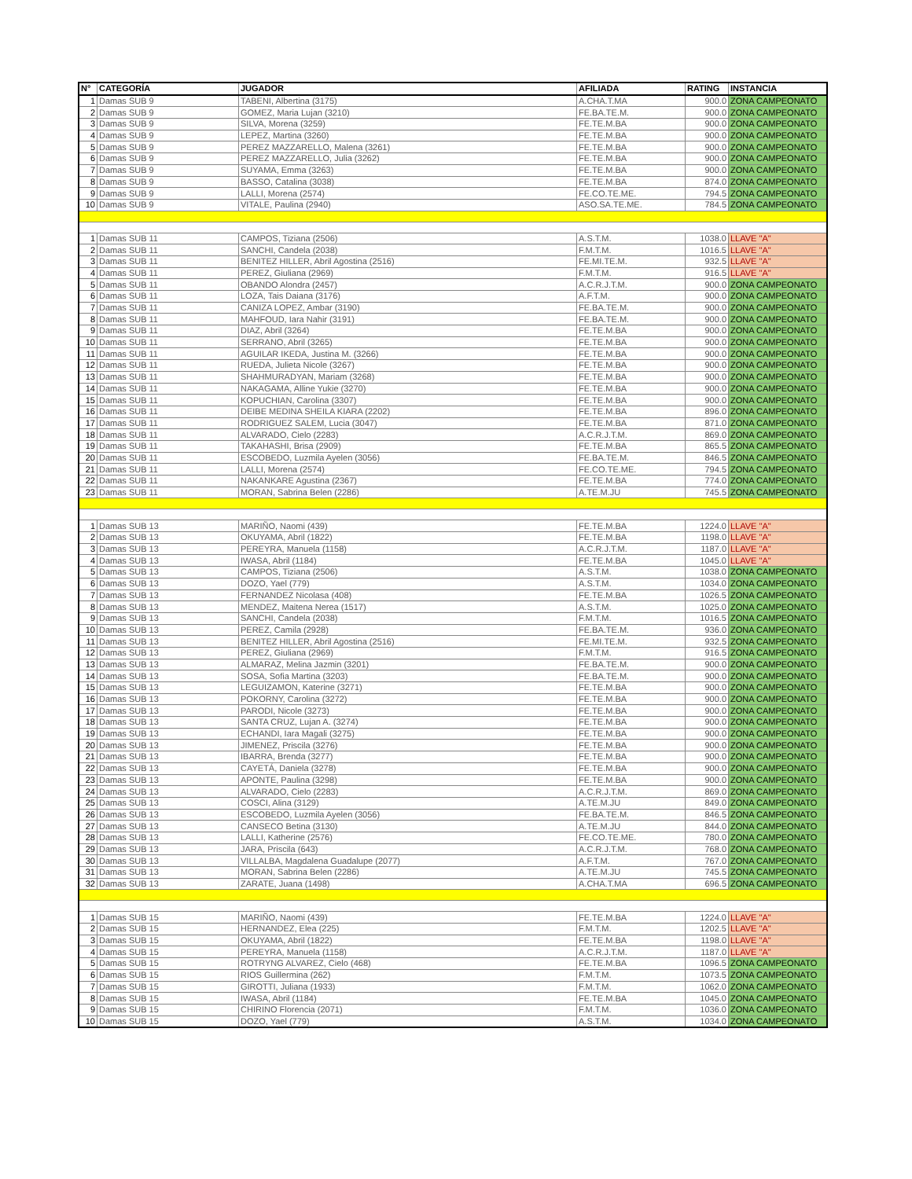| N° | CATEGORÍA | JUGADOR | AFILIADA | RATING | INSTANCIA |
| --- | --- | --- | --- | --- | --- |
| 1 | Damas SUB 9 | TABENI, Albertina (3175) | A.CHA.T.MA | 900.0 | ZONA CAMPEONATO |
| 2 | Damas SUB 9 | GOMEZ, Maria Lujan (3210) | FE.BA.TE.M. | 900.0 | ZONA CAMPEONATO |
| 3 | Damas SUB 9 | SILVA, Morena (3259) | FE.TE.M.BA | 900.0 | ZONA CAMPEONATO |
| 4 | Damas SUB 9 | LEPEZ, Martina (3260) | FE.TE.M.BA | 900.0 | ZONA CAMPEONATO |
| 5 | Damas SUB 9 | PEREZ MAZZARELLO, Malena (3261) | FE.TE.M.BA | 900.0 | ZONA CAMPEONATO |
| 6 | Damas SUB 9 | PEREZ MAZZARELLO, Julia (3262) | FE.TE.M.BA | 900.0 | ZONA CAMPEONATO |
| 7 | Damas SUB 9 | SUYAMA, Emma (3263) | FE.TE.M.BA | 900.0 | ZONA CAMPEONATO |
| 8 | Damas SUB 9 | BASSO, Catalina (3038) | FE.TE.M.BA | 874.0 | ZONA CAMPEONATO |
| 9 | Damas SUB 9 | LALLI, Morena (2574) | FE.CO.TE.ME. | 794.5 | ZONA CAMPEONATO |
| 10 | Damas SUB 9 | VITALE, Paulina (2940) | ASO.SA.TE.ME. | 784.5 | ZONA CAMPEONATO |
| 1 | Damas SUB 11 | CAMPOS, Tiziana (2506) | A.S.T.M. | 1038.0 | LLAVE "A" |
| 2 | Damas SUB 11 | SANCHI, Candela (2038) | F.M.T.M. | 1016.5 | LLAVE "A" |
| 3 | Damas SUB 11 | BENITEZ HILLER, Abril Agostina (2516) | FE.MI.TE.M. | 932.5 | LLAVE "A" |
| 4 | Damas SUB 11 | PEREZ, Giuliana (2969) | F.M.T.M. | 916.5 | LLAVE "A" |
| 5 | Damas SUB 11 | OBANDO Alondra (2457) | A.C.R.J.T.M. | 900.0 | ZONA CAMPEONATO |
| 6 | Damas SUB 11 | LOZA, Tais Daiana (3176) | A.F.T.M. | 900.0 | ZONA CAMPEONATO |
| 7 | Damas SUB 11 | CANIZA LOPEZ, Ambar (3190) | FE.BA.TE.M. | 900.0 | ZONA CAMPEONATO |
| 8 | Damas SUB 11 | MAHFOUD, Iara Nahir (3191) | FE.BA.TE.M. | 900.0 | ZONA CAMPEONATO |
| 9 | Damas SUB 11 | DIAZ, Abril (3264) | FE.TE.M.BA | 900.0 | ZONA CAMPEONATO |
| 10 | Damas SUB 11 | SERRANO, Abril (3265) | FE.TE.M.BA | 900.0 | ZONA CAMPEONATO |
| 11 | Damas SUB 11 | AGUILAR IKEDA, Justina M. (3266) | FE.TE.M.BA | 900.0 | ZONA CAMPEONATO |
| 12 | Damas SUB 11 | RUEDA, Julieta Nicole (3267) | FE.TE.M.BA | 900.0 | ZONA CAMPEONATO |
| 13 | Damas SUB 11 | SHAHMURADYAN, Mariam (3268) | FE.TE.M.BA | 900.0 | ZONA CAMPEONATO |
| 14 | Damas SUB 11 | NAKAGAMA, Alline Yukie (3270) | FE.TE.M.BA | 900.0 | ZONA CAMPEONATO |
| 15 | Damas SUB 11 | KOPUCHIAN, Carolina (3307) | FE.TE.M.BA | 900.0 | ZONA CAMPEONATO |
| 16 | Damas SUB 11 | DEIBE MEDINA SHEILA KIARA (2202) | FE.TE.M.BA | 896.0 | ZONA CAMPEONATO |
| 17 | Damas SUB 11 | RODRIGUEZ SALEM, Lucia (3047) | FE.TE.M.BA | 871.0 | ZONA CAMPEONATO |
| 18 | Damas SUB 11 | ALVARADO, Cielo (2283) | A.C.R.J.T.M. | 869.0 | ZONA CAMPEONATO |
| 19 | Damas SUB 11 | TAKAHASHI, Brisa (2909) | FE.TE.M.BA | 865.5 | ZONA CAMPEONATO |
| 20 | Damas SUB 11 | ESCOBEDO, Luzmila Ayelen (3056) | FE.BA.TE.M. | 846.5 | ZONA CAMPEONATO |
| 21 | Damas SUB 11 | LALLI, Morena (2574) | FE.CO.TE.ME. | 794.5 | ZONA CAMPEONATO |
| 22 | Damas SUB 11 | NAKANKARE Agustina (2367) | FE.TE.M.BA | 774.0 | ZONA CAMPEONATO |
| 23 | Damas SUB 11 | MORAN, Sabrina Belen (2286) | A.TE.M.JU | 745.5 | ZONA CAMPEONATO |
| 1 | Damas SUB 13 | MARIÑO, Naomi (439) | FE.TE.M.BA | 1224.0 | LLAVE "A" |
| 2 | Damas SUB 13 | OKUYAMA, Abril (1822) | FE.TE.M.BA | 1198.0 | LLAVE "A" |
| 3 | Damas SUB 13 | PEREYRA, Manuela (1158) | A.C.R.J.T.M. | 1187.0 | LLAVE "A" |
| 4 | Damas SUB 13 | IWASA, Abril (1184) | FE.TE.M.BA | 1045.0 | LLAVE "A" |
| 5 | Damas SUB 13 | CAMPOS, Tiziana (2506) | A.S.T.M. | 1038.0 | ZONA CAMPEONATO |
| 6 | Damas SUB 13 | DOZO, Yael (779) | A.S.T.M. | 1034.0 | ZONA CAMPEONATO |
| 7 | Damas SUB 13 | FERNANDEZ Nicolasa (408) | FE.TE.M.BA | 1026.5 | ZONA CAMPEONATO |
| 8 | Damas SUB 13 | MENDEZ, Maitena Nerea (1517) | A.S.T.M. | 1025.0 | ZONA CAMPEONATO |
| 9 | Damas SUB 13 | SANCHI, Candela (2038) | F.M.T.M. | 1016.5 | ZONA CAMPEONATO |
| 10 | Damas SUB 13 | PEREZ, Camila (2928) | FE.BA.TE.M. | 936.0 | ZONA CAMPEONATO |
| 11 | Damas SUB 13 | BENITEZ HILLER, Abril Agostina (2516) | FE.MI.TE.M. | 932.5 | ZONA CAMPEONATO |
| 12 | Damas SUB 13 | PEREZ, Giuliana (2969) | F.M.T.M. | 916.5 | ZONA CAMPEONATO |
| 13 | Damas SUB 13 | ALMARAZ, Melina Jazmin (3201) | FE.BA.TE.M. | 900.0 | ZONA CAMPEONATO |
| 14 | Damas SUB 13 | SOSA, Sofia Martina (3203) | FE.BA.TE.M. | 900.0 | ZONA CAMPEONATO |
| 15 | Damas SUB 13 | LEGUIZAMON, Katerine (3271) | FE.TE.M.BA | 900.0 | ZONA CAMPEONATO |
| 16 | Damas SUB 13 | POKORNY, Carolina (3272) | FE.TE.M.BA | 900.0 | ZONA CAMPEONATO |
| 17 | Damas SUB 13 | PARODI, Nicole (3273) | FE.TE.M.BA | 900.0 | ZONA CAMPEONATO |
| 18 | Damas SUB 13 | SANTA CRUZ, Lujan A. (3274) | FE.TE.M.BA | 900.0 | ZONA CAMPEONATO |
| 19 | Damas SUB 13 | ECHANDI, Iara Magali (3275) | FE.TE.M.BA | 900.0 | ZONA CAMPEONATO |
| 20 | Damas SUB 13 | JIMENEZ, Priscila (3276) | FE.TE.M.BA | 900.0 | ZONA CAMPEONATO |
| 21 | Damas SUB 13 | IBARRA, Brenda (3277) | FE.TE.M.BA | 900.0 | ZONA CAMPEONATO |
| 22 | Damas SUB 13 | CAYETÁ, Daniela (3278) | FE.TE.M.BA | 900.0 | ZONA CAMPEONATO |
| 23 | Damas SUB 13 | APONTE, Paulina (3298) | FE.TE.M.BA | 900.0 | ZONA CAMPEONATO |
| 24 | Damas SUB 13 | ALVARADO, Cielo (2283) | A.C.R.J.T.M. | 869.0 | ZONA CAMPEONATO |
| 25 | Damas SUB 13 | COSCI, Alina (3129) | A.TE.M.JU | 849.0 | ZONA CAMPEONATO |
| 26 | Damas SUB 13 | ESCOBEDO, Luzmila Ayelen (3056) | FE.BA.TE.M. | 846.5 | ZONA CAMPEONATO |
| 27 | Damas SUB 13 | CANSECO Betina (3130) | A.TE.M.JU | 844.0 | ZONA CAMPEONATO |
| 28 | Damas SUB 13 | LALLI, Katherine (2576) | FE.CO.TE.ME. | 780.0 | ZONA CAMPEONATO |
| 29 | Damas SUB 13 | JARA, Priscila (643) | A.C.R.J.T.M. | 768.0 | ZONA CAMPEONATO |
| 30 | Damas SUB 13 | VILLALBA, Magdalena Guadalupe (2077) | A.F.T.M. | 767.0 | ZONA CAMPEONATO |
| 31 | Damas SUB 13 | MORAN, Sabrina Belen (2286) | A.TE.M.JU | 745.5 | ZONA CAMPEONATO |
| 32 | Damas SUB 13 | ZARATE, Juana (1498) | A.CHA.T.MA | 696.5 | ZONA CAMPEONATO |
| 1 | Damas SUB 15 | MARIÑO, Naomi (439) | FE.TE.M.BA | 1224.0 | LLAVE "A" |
| 2 | Damas SUB 15 | HERNANDEZ, Elea (225) | F.M.T.M. | 1202.5 | LLAVE "A" |
| 3 | Damas SUB 15 | OKUYAMA, Abril (1822) | FE.TE.M.BA | 1198.0 | LLAVE "A" |
| 4 | Damas SUB 15 | PEREYRA, Manuela (1158) | A.C.R.J.T.M. | 1187.0 | LLAVE "A" |
| 5 | Damas SUB 15 | ROTRYNG ALVAREZ, Cielo (468) | FE.TE.M.BA | 1096.5 | ZONA CAMPEONATO |
| 6 | Damas SUB 15 | RIOS Guillermina (262) | F.M.T.M. | 1073.5 | ZONA CAMPEONATO |
| 7 | Damas SUB 15 | GIROTTI, Juliana (1933) | F.M.T.M. | 1062.0 | ZONA CAMPEONATO |
| 8 | Damas SUB 15 | IWASA, Abril (1184) | FE.TE.M.BA | 1045.0 | ZONA CAMPEONATO |
| 9 | Damas SUB 15 | CHIRINO Florencia (2071) | F.M.T.M. | 1036.0 | ZONA CAMPEONATO |
| 10 | Damas SUB 15 | DOZO, Yael (779) | A.S.T.M. | 1034.0 | ZONA CAMPEONATO |